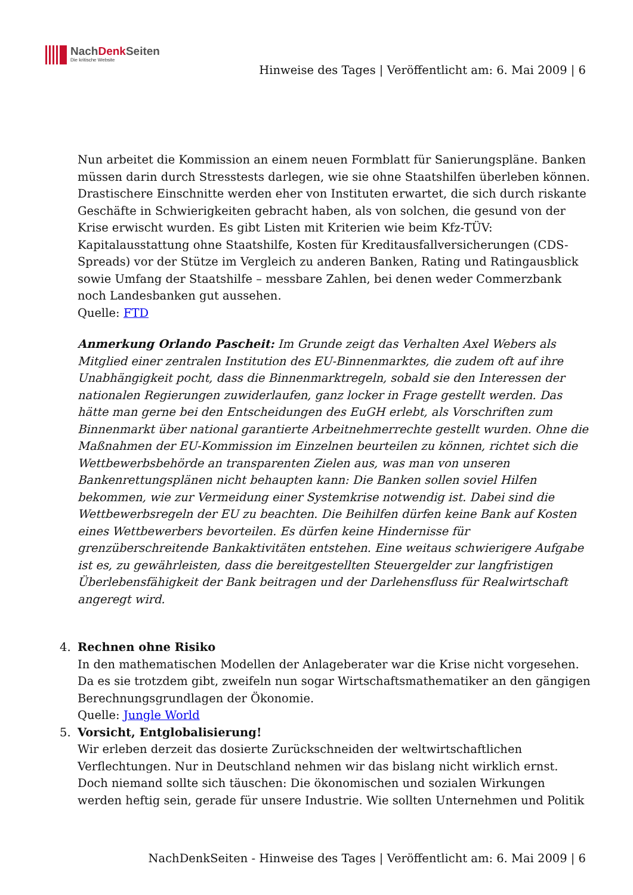NachDenk Seiten
Die kritische Website
Hinweise des Tages | Veröffentlicht am: 6. Mai 2009 | 6
Nun arbeitet die Kommission an einem neuen Formblatt für Sanierungspläne. Banken müssen darin durch Stresstests darlegen, wie sie ohne Staatshilfen überleben können. Drastischere Einschnitte werden eher von Instituten erwartet, die sich durch riskante Geschäfte in Schwierigkeiten gebracht haben, als von solchen, die gesund von der Krise erwischt wurden. Es gibt Listen mit Kriterien wie beim Kfz-TÜV: Kapitalausstattung ohne Staatshilfe, Kosten für Kreditausfallversicherungen (CDS-Spreads) vor der Stütze im Vergleich zu anderen Banken, Rating und Ratingausblick sowie Umfang der Staatshilfe – messbare Zahlen, bei denen weder Commerzbank noch Landesbanken gut aussehen.
Quelle: FTD
Anmerkung Orlando Pascheit: Im Grunde zeigt das Verhalten Axel Webers als Mitglied einer zentralen Institution des EU-Binnenmarktes, die zudem oft auf ihre Unabhängigkeit pocht, dass die Binnenmarktregeln, sobald sie den Interessen der nationalen Regierungen zuwiderlaufen, ganz locker in Frage gestellt werden. Das hätte man gerne bei den Entscheidungen des EuGH erlebt, als Vorschriften zum Binnenmarkt über national garantierte Arbeitnehmerrechte gestellt wurden. Ohne die Maßnahmen der EU-Kommission im Einzelnen beurteilen zu können, richtet sich die Wettbewerbsbehörde an transparenten Zielen aus, was man von unseren Bankenrettungsplänen nicht behaupten kann: Die Banken sollen soviel Hilfen bekommen, wie zur Vermeidung einer Systemkrise notwendig ist. Dabei sind die Wettbewerbsregeln der EU zu beachten. Die Beihilfen dürfen keine Bank auf Kosten eines Wettbewerbers bevorteilen. Es dürfen keine Hindernisse für grenzüberschreitende Bankaktivitäten entstehen. Eine weitaus schwierigere Aufgabe ist es, zu gewährleisten, dass die bereitgestellten Steuergelder zur langfristigen Überlebensfähigkeit der Bank beitragen und der Darlehensfluss für Realwirtschaft angeregt wird.
4. Rechnen ohne Risiko
In den mathematischen Modellen der Anlageberater war die Krise nicht vorgesehen. Da es sie trotzdem gibt, zweifeln nun sogar Wirtschaftsmathematiker an den gängigen Berechnungsgrundlagen der Ökonomie.
Quelle: Jungle World
5. Vorsicht, Entglobalisierung!
Wir erleben derzeit das dosierte Zurückschneiden der weltwirtschaftlichen Verflechtungen. Nur in Deutschland nehmen wir das bislang nicht wirklich ernst. Doch niemand sollte sich täuschen: Die ökonomischen und sozialen Wirkungen werden heftig sein, gerade für unsere Industrie. Wie sollten Unternehmen und Politik
NachDenkSeiten - Hinweise des Tages | Veröffentlicht am: 6. Mai 2009 | 6